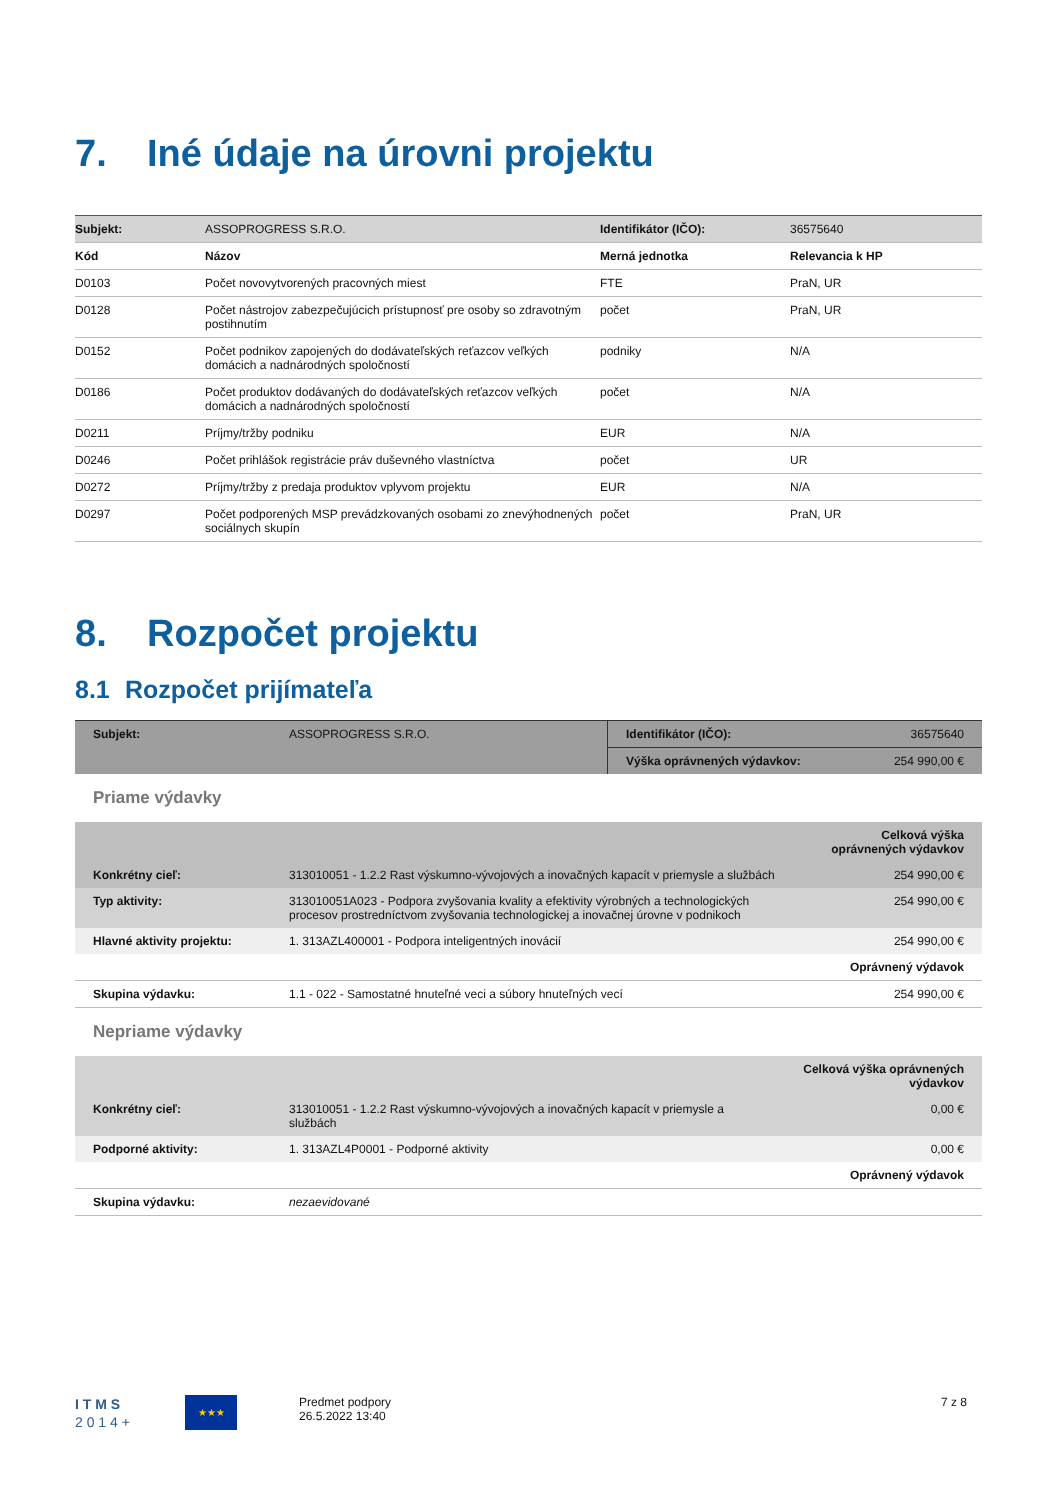7. Iné údaje na úrovni projektu
| Subjekt: | ASSOPROGRESS S.R.O. | Identifikátor (IČO): | 36575640 |
| Kód | Názov | Merná jednotka | Relevancia k HP |
| D0103 | Počet novovytvorených pracovných miest | FTE | PraN, UR |
| D0128 | Počet nástrojov zabezpečujúcich prístupnosť pre osoby so zdravotným postihnutím | počet | PraN, UR |
| D0152 | Počet podnikov zapojených do dodávateľských reťazcov veľkých domácich a nadnárodných spoločností | podniky | N/A |
| D0186 | Počet produktov dodávaných do dodávateľských reťazcov veľkých domácich a nadnárodných spoločností | počet | N/A |
| D0211 | Príjmy/tržby podniku | EUR | N/A |
| D0246 | Počet prihlášok registrácie práv duševného vlastníctva | počet | UR |
| D0272 | Príjmy/tržby z predaja produktov vplyvom projektu | EUR | N/A |
| D0297 | Počet podporených MSP prevádzkovaných osobami zo znevýhodnených sociálnych skupín | počet | PraN, UR |
8. Rozpočet projektu
8.1 Rozpočet prijímateľa
| Subjekt: | ASSOPROGRESS S.R.O. | Identifikátor (IČO): | 36575640 |
| | | Výška oprávnených výdavkov: | 254 990,00 € |
Priame výdavky
| | | Celková výška oprávnených výdavkov |
| Konkrétny cieľ: | 313010051 - 1.2.2 Rast výskumno-vývojových a inovačných kapacít v priemysle a službách | 254 990,00 € |
| Typ aktivity: | 313010051A023 - Podpora zvyšovania kvality a efektivity výrobných a technologických procesov prostredníctvom zvyšovania technologickej a inovačnej úrovne v podnikoch | 254 990,00 € |
| Hlavné aktivity projektu: | 1. 313AZL400001 - Podpora inteligentných inovácií | 254 990,00 € |
| | | Oprávnený výdavok |
| Skupina výdavku: | 1.1 - 022 - Samostatné hnuteľné veci a súbory hnuteľných vecí | 254 990,00 € |
Nepriame výdavky
| | | Celková výška oprávnených výdavkov |
| Konkrétny cieľ: | 313010051 - 1.2.2 Rast výskumno-vývojových a inovačných kapacít v priemysle a službách | 0,00 € |
| Podporné aktivity: | 1. 313AZL4P0001 - Podporné aktivity | 0,00 € |
| | | Oprávnený výdavok |
| Skupina výdavku: | nezaevidované | |
I T M S
2 0 1 4 +
★★★
Predmet podpory
26.5.2022 13:40
7 z 8